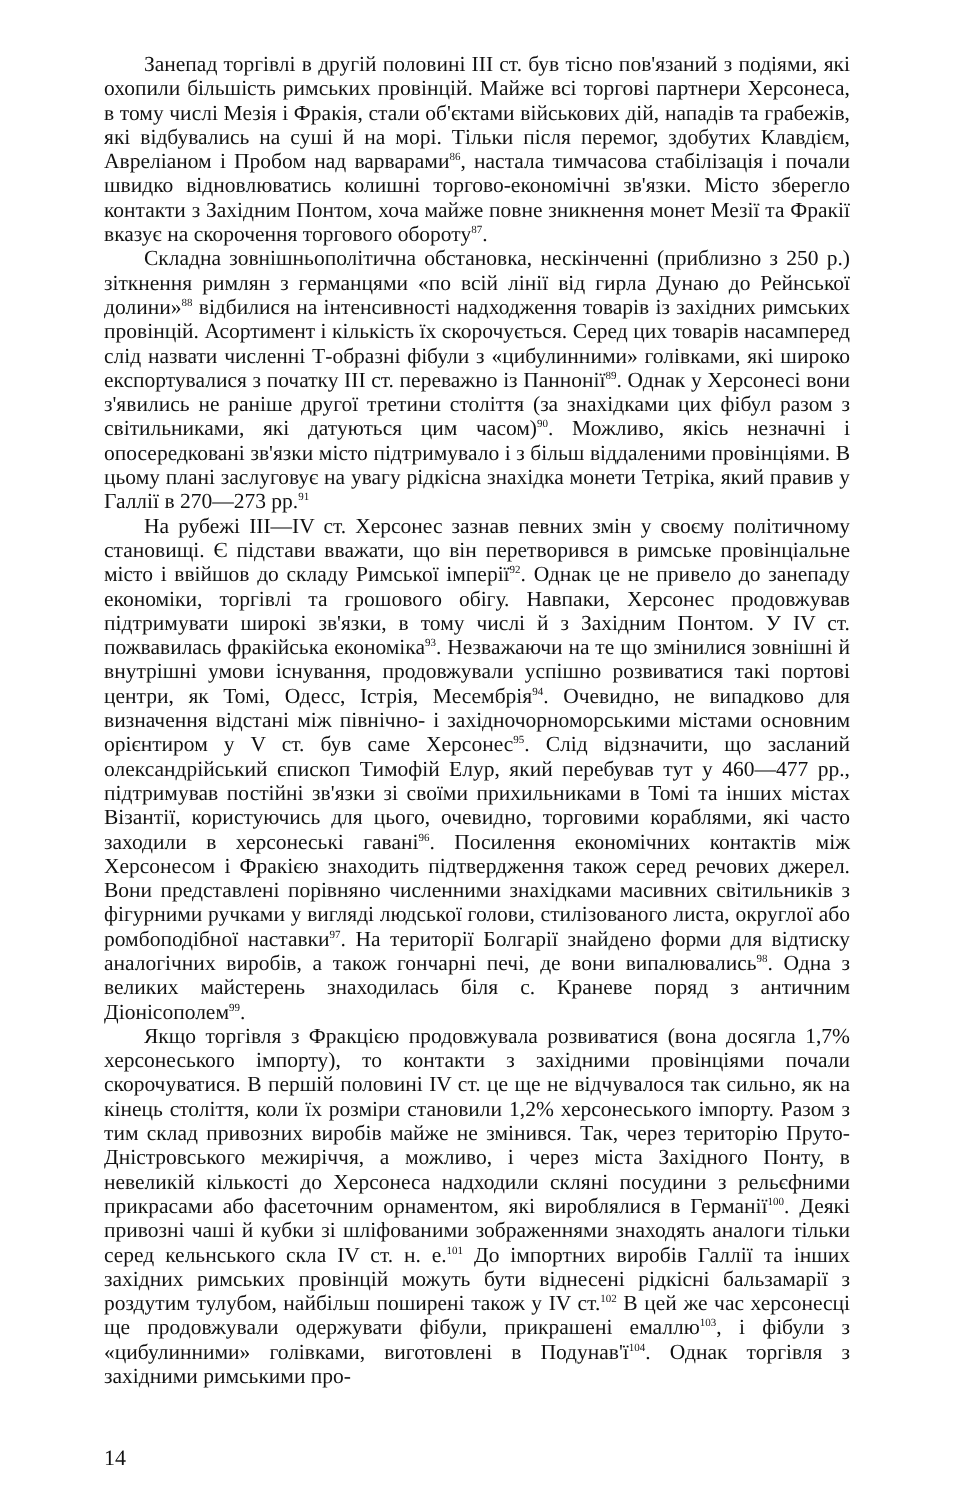Занепад торгівлі в другій половині III ст. був тісно пов'язаний з подіями, які охопили більшість римських провінцій. Майже всі торгові партнери Херсонеса, в тому числі Мезія і Фракія, стали об'єктами військових дій, нападів та грабежів, які відбувались на суші й на морі. Тільки після перемог, здобутих Клавдієм, Авреліаном і Пробом над варварами<sup>86</sup>, настала тимчасова стабілізація і почали швидко відновлюватись колишні торгово-економічні зв'язки. Місто зберегло контакти з Західним Понтом, хоча майже повне зникнення монет Мезії та Фракії вказує на скорочення торгового обороту<sup>87</sup>.
Складна зовнішньополітична обстановка, нескінченні (приблизно з 250 р.) зіткнення римлян з германцями «по всій лінії від гирла Дунаю до Рейнської долини»<sup>88</sup> відбилися на інтенсивності надходження товарів із західних римських провінцій. Асортимент і кількість їх скорочується. Серед цих товарів насамперед слід назвати численні Т-образні фібули з «цибулинними» голівками, які широко експортувалися з початку III ст. переважно із Паннонії<sup>89</sup>. Однак у Херсонесі вони з'явились не раніше другої третини століття (за знахідками цих фібул разом з світильниками, які датуються цим часом)<sup>90</sup>. Можливо, якісь незначні і опосередковані зв'язки місто підтримувало і з більш віддаленими провінціями. В цьому плані заслуговує на увагу рідкісна знахідка монети Тетріка, який правив у Галлії в 270—273 рр.<sup>91</sup>
На рубежі III—IV ст. Херсонес зазнав певних змін у своєму політичному становищі. Є підстави вважати, що він перетворився в римське провінціальне місто і ввійшов до складу Римської імперії<sup>92</sup>. Однак це не привело до занепаду економіки, торгівлі та грошового обігу. Навпаки, Херсонес продовжував підтримувати широкі зв'язки, в тому числі й з Західним Понтом. У IV ст. пожвавилась фракійська економіка<sup>93</sup>. Незважаючи на те що змінилися зовнішні й внутрішні умови існування, продовжували успішно розвиватися такі портові центри, як Томі, Одесс, Істрія, Месембрія<sup>94</sup>. Очевидно, не випадково для визначення відстані між північно- і західночорноморськими містами основним орієнтиром у V ст. був саме Херсонес<sup>95</sup>. Слід відзначити, що засланий олександрійський єпископ Тимофій Елур, який перебував тут у 460—477 рр., підтримував постійні зв'язки зі своїми прихильниками в Томі та інших містах Візантії, користуючись для цього, очевидно, торговими кораблями, які часто заходили в херсонеські гавані<sup>96</sup>. Посилення економічних контактів між Херсонесом і Фракією знаходить підтвердження також серед речових джерел. Вони представлені порівняно численними знахідками масивних світильників з фігурними ручками у вигляді людської голови, стилізованого листа, округлої або ромбоподібної наставки<sup>97</sup>. На території Болгарії знайдено форми для відтиску аналогічних виробів, а також гончарні печі, де вони випалювались<sup>98</sup>. Одна з великих майстерень знаходилась біля с. Краневе поряд з античним Діонісополем<sup>99</sup>.
Якщо торгівля з Фракцією продовжувала розвиватися (вона досягла 1,7% херсонеського імпорту), то контакти з західними провінціями почали скорочуватися. В першій половині IV ст. це ще не відчувалося так сильно, як на кінець століття, коли їх розміри становили 1,2% херсонеського імпорту. Разом з тим склад привозних виробів майже не змінився. Так, через територію Пруто-Дністровського межиріччя, а можливо, і через міста Західного Понту, в невеликій кількості до Херсонеса надходили скляні посудини з рельєфними прикрасами або фасеточним орнаментом, які вироблялися в Германії<sup>100</sup>. Деякі привозні чаші й кубки зі шліфованими зображеннями знаходять аналоги тільки серед кельнського скла IV ст. н. е.<sup>101</sup> До імпортних виробів Галлії та інших західних римських провінцій можуть бути віднесені рідкісні бальзамарії з роздутим тулубом, найбільш поширені також у IV ст.<sup>102</sup> В цей же час херсонесці ще продовжували одержувати фібули, прикрашені емаллю<sup>103</sup>, і фібули з «цибулинними» голівками, виготовлені в Подунав'ї<sup>104</sup>. Однак торгівля з західними римськими про-
14